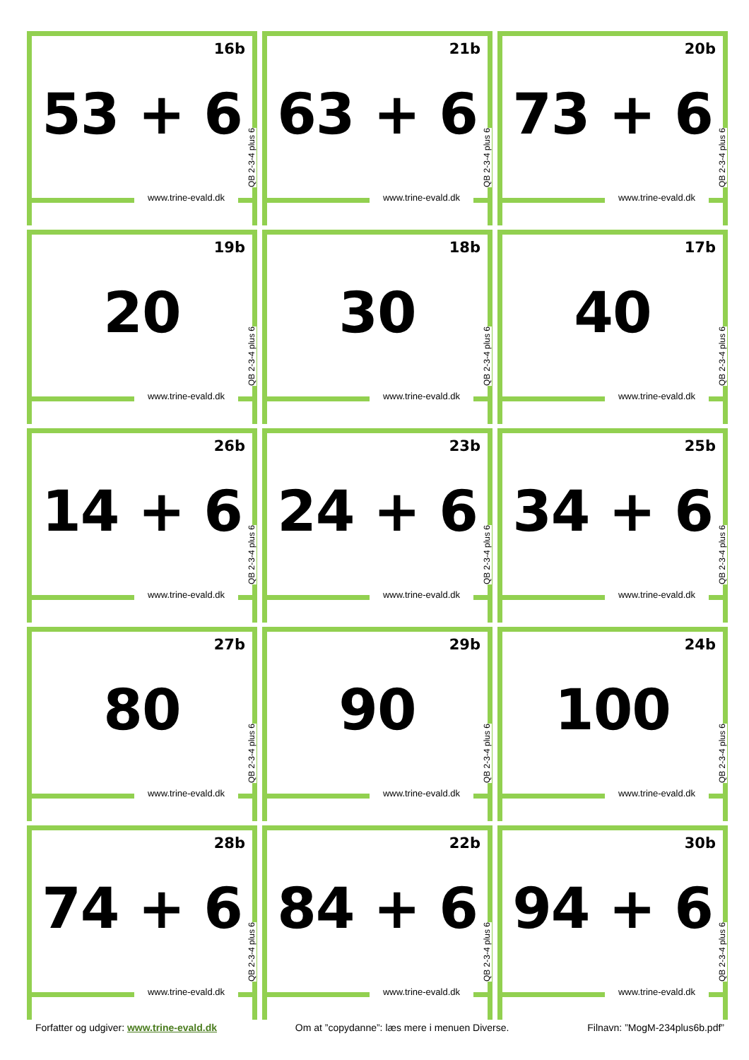16b
53 + 6
www.trine-evald.dk
QB 2-3-4 plus 6
21b
63 + 6
www.trine-evald.dk
QB 2-3-4 plus 6
20b
73 + 6
www.trine-evald.dk
QB 2-3-4 plus 6
19b
20
www.trine-evald.dk
QB 2-3-4 plus 6
18b
30
www.trine-evald.dk
QB 2-3-4 plus 6
17b
40
www.trine-evald.dk
QB 2-3-4 plus 6
26b
14 + 6
www.trine-evald.dk
QB 2-3-4 plus 6
23b
24 + 6
www.trine-evald.dk
QB 2-3-4 plus 6
25b
34 + 6
www.trine-evald.dk
QB 2-3-4 plus 6
27b
80
www.trine-evald.dk
QB 2-3-4 plus 6
29b
90
www.trine-evald.dk
QB 2-3-4 plus 6
24b
100
www.trine-evald.dk
QB 2-3-4 plus 6
28b
74 + 6
www.trine-evald.dk
QB 2-3-4 plus 6
22b
84 + 6
www.trine-evald.dk
QB 2-3-4 plus 6
30b
94 + 6
www.trine-evald.dk
QB 2-3-4 plus 6
Forfatter og udgiver: www.trine-evald.dk Om at ”copydanne”: læs mere i menuen Diverse. Filnavn: ”MogM-234plus6b.pdf”